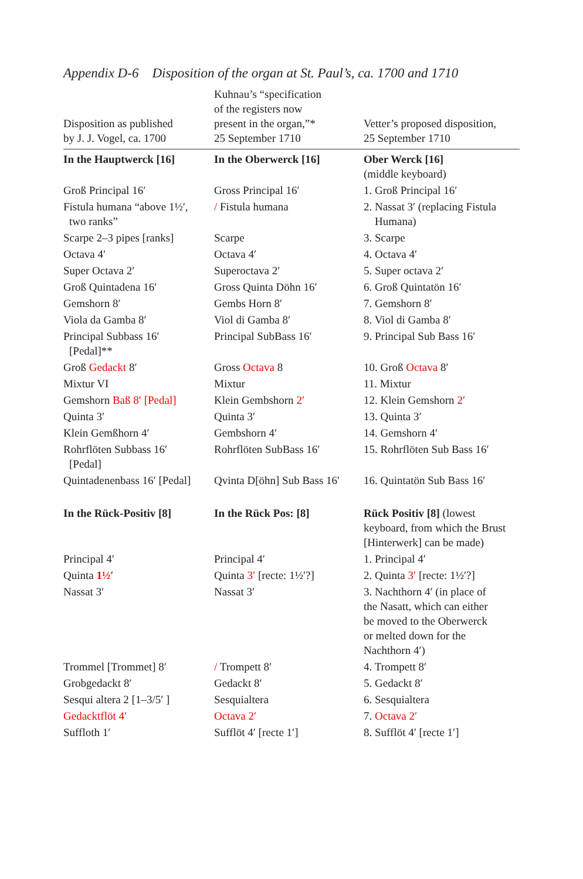Appendix D-6 Disposition of the organ at St. Paul’s, ca. 1700 and 1710
| Disposition as published by J. J. Vogel, ca. 1700 | Kuhnau’s “specification of the registers now present in the organ,”* 25 September 1710 | Vetter’s proposed disposition, 25 September 1710 |
| --- | --- | --- |
| In the Hauptwerck [16] | In the Oberwerck [16] | Ober Werck [16] (middle keyboard) |
| Groß Principal 16′ | Gross Principal 16′ | 1. Groß Principal 16′ |
| Fistula humana “above 1½′, two ranks” | / Fistula humana | 2. Nassat 3′ (replacing Fistula Humana) |
| Scarpe 2–3 pipes [ranks] | Scarpe | 3. Scarpe |
| Octava 4′ | Octava 4′ | 4. Octava 4′ |
| Super Octava 2′ | Superoctava 2′ | 5. Super octava 2′ |
| Groß Quintadena 16′ | Gross Quinta Döhn 16′ | 6. Groß Quintatön 16′ |
| Gemshorn 8′ | Gembs Horn 8′ | 7. Gemshorn 8′ |
| Viola da Gamba 8′ | Viol di Gamba 8′ | 8. Viol di Gamba 8′ |
| Principal Subbass 16′ [Pedal]** | Principal SubBass 16′ | 9. Principal Sub Bass 16′ |
| Groß Gedackt 8′ | Gross Octava 8 | 10. Groß Octava 8′ |
| Mixtur VI | Mixtur | 11. Mixtur |
| Gemshorn Baß 8′ [Pedal] | Klein Gembshorn 2′ | 12. Klein Gemshorn 2′ |
| Quinta 3′ | Quinta 3′ | 13. Quinta 3′ |
| Klein Gemßhorn 4′ | Gembshorn 4′ | 14. Gemshorn 4′ |
| Rohrflöten Subbass 16′ [Pedal] | Rohrflöten SubBass 16′ | 15. Rohrflöten Sub Bass 16′ |
| Quintadenenbass 16′ [Pedal] | Qvinta D[öhn] Sub Bass 16′ | 16. Quintatön Sub Bass 16′ |
| In the Rück-Positiv [8] | In the Rück Pos: [8] | Rück Positiv [8] (lowest keyboard, from which the Brust [Hinterwerk] can be made) |
| Principal 4′ | Principal 4′ | 1. Principal 4′ |
| Quinta 1½′ | Quinta 3′ [recte: 1½′?] | 2. Quinta 3′ [recte: 1½′?] |
| Nassat 3′ | Nassat 3′ | 3. Nachthorn 4′ (in place of the Nasatt, which can either be moved to the Oberwerck or melted down for the Nachthorn 4′) |
| Trommel [Trommet] 8′ | / Trompett 8′ | 4. Trompett 8′ |
| Grobgedackt 8′ | Gedackt 8′ | 5. Gedackt 8′ |
| Sesqui altera 2 [1–3/5′ ] | Sesquialtera | 6. Sesquialtera |
| Gedacktflöt 4′ | Octava 2′ | 7. Octava 2′ |
| Suffloth 1′ | Sufflöt 4′ [recte 1′] | 8. Sufflöt 4′ [recte 1′] |